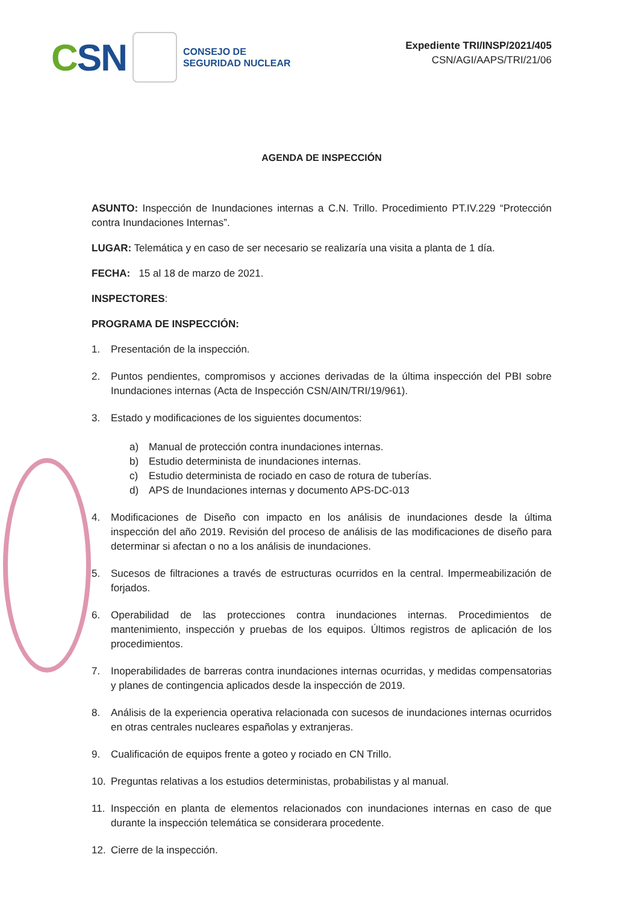CSN
CONSEJO DE
SEGURIDAD NUCLEAR
Expediente TRI/INSP/2021/405
CSN/AGI/AAPS/TRI/21/06
AGENDA DE INSPECCIÓN
ASUNTO: Inspección de Inundaciones internas a C.N. Trillo. Procedimiento PT.IV.229 “Protección contra Inundaciones Internas”.
LUGAR: Telemática y en caso de ser necesario se realizaría una visita a planta de 1 día.
FECHA: 15 al 18 de marzo de 2021.
INSPECTORES:
PROGRAMA DE INSPECCIÓN:
1. Presentación de la inspección.
2. Puntos pendientes, compromisos y acciones derivadas de la última inspección del PBI sobre Inundaciones internas (Acta de Inspección CSN/AIN/TRI/19/961).
3. Estado y modificaciones de los siguientes documentos:
a) Manual de protección contra inundaciones internas.
b) Estudio determinista de inundaciones internas.
c) Estudio determinista de rociado en caso de rotura de tuberías.
d) APS de Inundaciones internas y documento APS-DC-013
4. Modificaciones de Diseño con impacto en los análisis de inundaciones desde la última inspección del año 2019. Revisión del proceso de análisis de las modificaciones de diseño para determinar si afectan o no a los análisis de inundaciones.
5. Sucesos de filtraciones a través de estructuras ocurridos en la central. Impermeabilización de forjados.
6. Operabilidad de las protecciones contra inundaciones internas. Procedimientos de mantenimiento, inspección y pruebas de los equipos. Últimos registros de aplicación de los procedimientos.
7. Inoperabilidades de barreras contra inundaciones internas ocurridas, y medidas compensatorias y planes de contingencia aplicados desde la inspección de 2019.
8. Análisis de la experiencia operativa relacionada con sucesos de inundaciones internas ocurridos en otras centrales nucleares españolas y extranjeras.
9. Cualificación de equipos frente a goteo y rociado en CN Trillo.
10. Preguntas relativas a los estudios deterministas, probabilistas y al manual.
11. Inspección en planta de elementos relacionados con inundaciones internas en caso de que durante la inspección telemática se considerara procedente.
12. Cierre de la inspección.